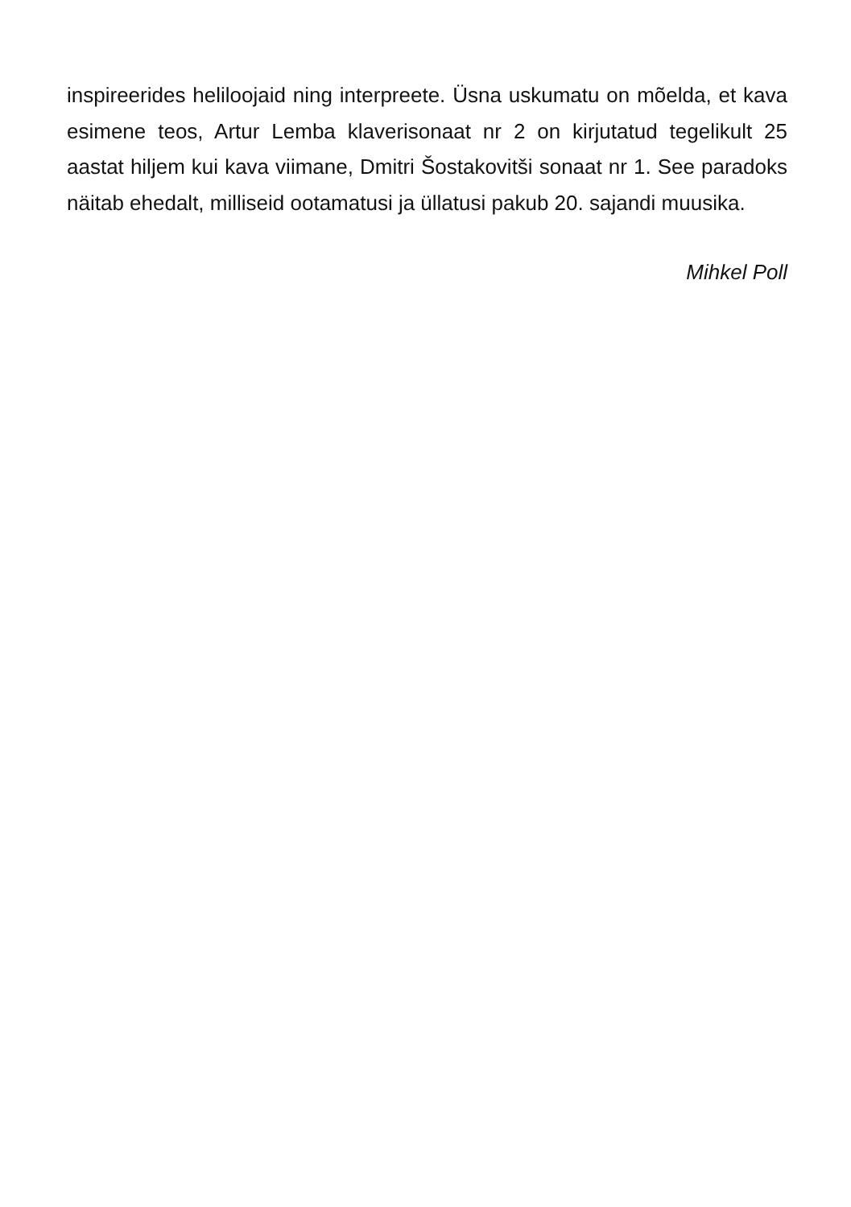inspireerides heliloojaid ning interpreete. Üsna uskumatu on mõelda, et kava esimene teos, Artur Lemba klaverisonaat nr 2 on kirjutatud tegelikult 25 aastat hiljem kui kava viimane, Dmitri Šostakovitši sonaat nr 1. See paradoks näitab ehedalt, milliseid ootamatusi ja üllatusi pakub 20. sajandi muusika.
Mihkel Poll